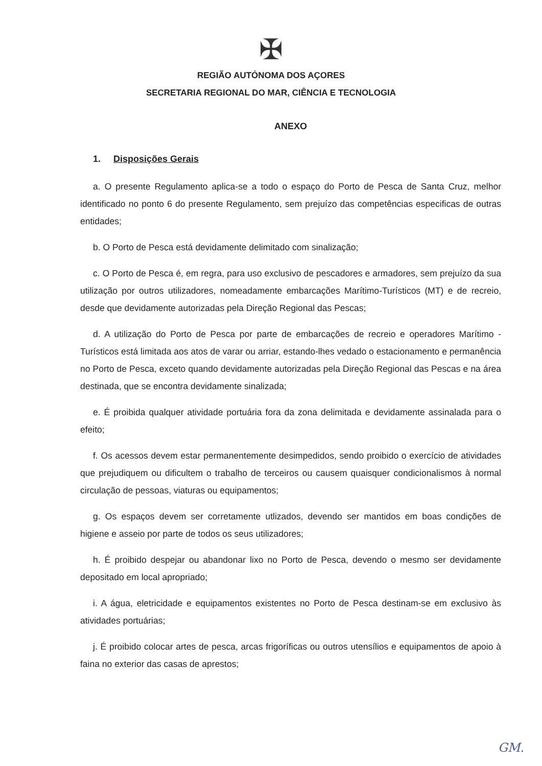✠
REGIÃO AUTÓNOMA DOS AÇORES
SECRETARIA REGIONAL DO MAR, CIÊNCIA E TECNOLOGIA
ANEXO
1. Disposições Gerais
a. O presente Regulamento aplica-se a todo o espaço do Porto de Pesca de Santa Cruz, melhor identificado no ponto 6 do presente Regulamento, sem prejuízo das competências especificas de outras entidades;
b. O Porto de Pesca está devidamente delimitado com sinalização;
c. O Porto de Pesca é, em regra, para uso exclusivo de pescadores e armadores, sem prejuízo da sua utilização por outros utilizadores, nomeadamente embarcações Marítimo-Turísticos (MT) e de recreio, desde que devidamente autorizadas pela Direção Regional das Pescas;
d. A utilização do Porto de Pesca por parte de embarcações de recreio e operadores Marítimo - Turísticos está limitada aos atos de varar ou arriar, estando-lhes vedado o estacionamento e permanência no Porto de Pesca, exceto quando devidamente autorizadas pela Direção Regional das Pescas e na área destinada, que se encontra devidamente sinalizada;
e. É proibida qualquer atividade portuária fora da zona delimitada e devidamente assinalada para o efeito;
f. Os acessos devem estar permanentemente desimpedidos, sendo proibido o exercício de atividades que prejudiquem ou dificultem o trabalho de terceiros ou causem quaisquer condicionalismos à normal circulação de pessoas, viaturas ou equipamentos;
g. Os espaços devem ser corretamente utlizados, devendo ser mantidos em boas condições de higiene e asseio por parte de todos os seus utilizadores;
h. É proibido despejar ou abandonar lixo no Porto de Pesca, devendo o mesmo ser devidamente depositado em local apropriado;
i. A água, eletricidade e equipamentos existentes no Porto de Pesca destinam-se em exclusivo às atividades portuárias;
j. É proibido colocar artes de pesca, arcas frigoríficas ou outros utensílios e equipamentos de apoio à faina no exterior das casas de aprestos;
GM.